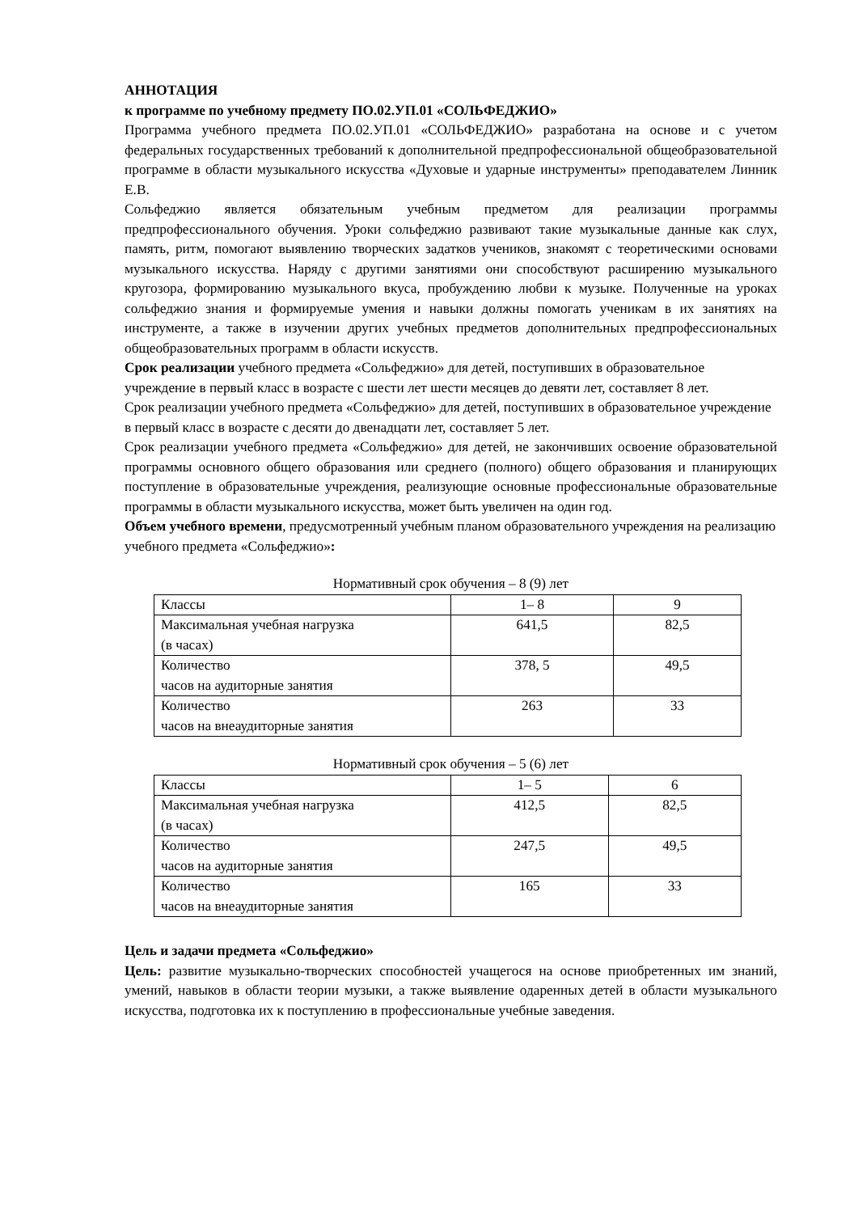АННОТАЦИЯ
к программе по учебному предмету ПО.02.УП.01 «СОЛЬФЕДЖИО»
Программа учебного предмета ПО.02.УП.01 «СОЛЬФЕДЖИО» разработана на основе и с учетом федеральных государственных требований к дополнительной предпрофессиональной общеобразовательной программе в области музыкального искусства «Духовые и ударные инструменты» преподавателем Линник Е.В.
Сольфеджио является обязательным учебным предметом для реализации программы предпрофессионального обучения. Уроки сольфеджио развивают такие музыкальные данные как слух, память, ритм, помогают выявлению творческих задатков учеников, знакомят с теоретическими основами музыкального искусства. Наряду с другими занятиями они способствуют расширению музыкального кругозора, формированию музыкального вкуса, пробуждению любви к музыке. Полученные на уроках сольфеджио знания и формируемые умения и навыки должны помогать ученикам в их занятиях на инструменте, а также в изучении других учебных предметов дополнительных предпрофессиональных общеобразовательных программ в области искусств.
Срок реализации учебного предмета «Сольфеджио» для детей, поступивших в образовательное учреждение в первый класс в возрасте с шести лет шести месяцев до девяти лет, составляет 8 лет.
Срок реализации учебного предмета «Сольфеджио» для детей, поступивших в образовательное учреждение в первый класс в возрасте с десяти до двенадцати лет, составляет 5 лет.
Срок реализации учебного предмета «Сольфеджио» для детей, не закончивших освоение образовательной программы основного общего образования или среднего (полного) общего образования и планирующих поступление в образовательные учреждения, реализующие основные профессиональные образовательные программы в области музыкального искусства, может быть увеличен на один год.
Объем учебного времени, предусмотренный учебным планом образовательного учреждения на реализацию учебного предмета «Сольфеджио»:
Нормативный срок обучения – 8 (9) лет
| Классы | 1– 8 | 9 |
| Максимальная учебная нагрузка (в часах) | 641,5 | 82,5 |
| Количество часов на аудиторные занятия | 378, 5 | 49,5 |
| Количество часов на внеаудиторные занятия | 263 | 33 |
Нормативный срок обучения – 5 (6) лет
| Классы | 1– 5 | 6 |
| Максимальная учебная нагрузка (в часах) | 412,5 | 82,5 |
| Количество часов на аудиторные занятия | 247,5 | 49,5 |
| Количество часов на внеаудиторные занятия | 165 | 33 |
Цель и задачи предмета «Сольфеджио»
Цель: развитие музыкально-творческих способностей учащегося на основе приобретенных им знаний, умений, навыков в области теории музыки, а также выявление одаренных детей в области музыкального искусства, подготовка их к поступлению в профессиональные учебные заведения.